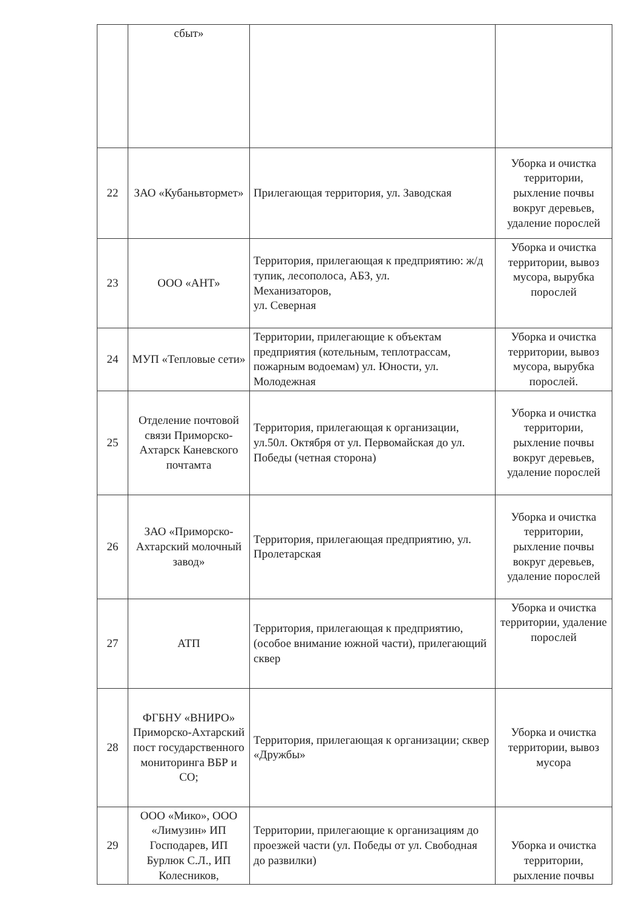| | сбыт» | | |
| 22 | ЗАО «Кубаньвтормет» | Прилегающая территория, ул. Заводская | Уборка и очистка территории, рыхление почвы вокруг деревьев, удаление порослей |
| 23 | ООО «АНТ» | Территория, прилегающая к предприятию: ж/д тупик, лесополоса, АБЗ, ул. Механизаторов, ул. Северная | Уборка и очистка территории, вывоз мусора, вырубка порослей |
| 24 | МУП «Тепловые сети» | Территории, прилегающие к объектам предприятия (котельным, теплотрассам, пожарным водоемам) ул. Юности, ул. Молодежная | Уборка и очистка территории, вывоз мусора, вырубка порослей. |
| 25 | Отделение почтовой связи Приморско-Ахтарск Каневского почтамта | Территория, прилегающая к организации, ул.50л. Октября от ул. Первомайская до ул. Победы (четная сторона) | Уборка и очистка территории, рыхление почвы вокруг деревьев, удаление порослей |
| 26 | ЗАО «Приморско-Ахтарский молочный завод» | Территория, прилегающая предприятию, ул. Пролетарская | Уборка и очистка территории, рыхление почвы вокруг деревьев, удаление порослей |
| 27 | АТП | Территория, прилегающая к предприятию, (особое внимание южной части), прилегающий сквер | Уборка и очистка территории, удаление порослей |
| 28 | ФГБНУ «ВНИРО» Приморско-Ахтарский пост государственного мониторинга ВБР и СО; | Территория, прилегающая к организации; сквер «Дружбы» | Уборка и очистка территории, вывоз мусора |
| 29 | ООО «Мико», ООО «Лимузин» ИП Господарев, ИП Бурлюк С.Л., ИП Колесников, | Территории, прилегающие к организациям до проезжей части (ул. Победы от ул. Свободная до развилки) | Уборка и очистка территории, рыхление почвы |